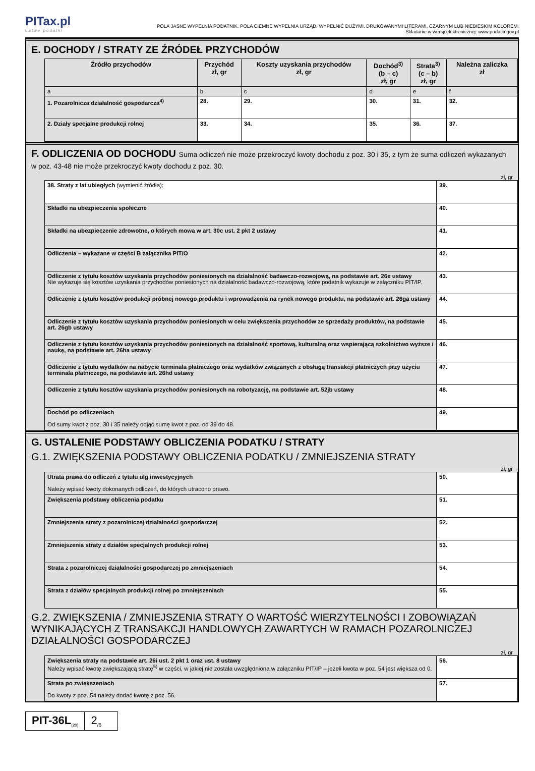PITax.pl
Łatwe podatki
POLA JASNE WYPEŁNIA PODATNIK, POLA CIEMNE WYPEŁNIA URZĄD. WYPEŁNIĆ DUŻYMI, DRUKOWANYMI LITERAMI, CZARNYM LUB NIEBIESKIM KOLOREM.
Składanie w wersji elektronicznej: www.podatki.gov.pl
E. DOCHODY / STRATY ZE ŹRÓDEŁ PRZYCHODÓW
| Źródło przychodów | Przychód zł, gr | Koszty uzyskania przychodów zł, gr | Dochód<sup>3)</sup> (b – c) zł, gr | Strata<sup>3)</sup> (c – b) zł, gr | Należna zaliczka zł |
| --- | --- | --- | --- | --- | --- |
| a | b | c | d | e | f |
| 1. Pozarolnicza działalność gospodarcza<sup>4)</sup> | 28. | 29. | 30. | 31. | 32. |
| 2. Działy specjalne produkcji rolnej | 33. | 34. | 35. | 36. | 37. |
F. ODLICZENIA OD DOCHODU Suma odliczeń nie może przekroczyć kwoty dochodu z poz. 30 i 35, z tym że suma odliczeń wykazanych w poz. 43-48 nie może przekroczyć kwoty dochodu z poz. 30.
zł, gr
| 38. Straty z lat ubiegłych (wymienić źródła): | 39. |
| Składki na ubezpieczenia społeczne | 40. |
| Składki na ubezpieczenie zdrowotne, o których mowa w art. 30c ust. 2 pkt 2 ustawy | 41. |
| Odliczenia – wykazane w części B załącznika PIT/O | 42. |
| Odliczenie z tytułu kosztów uzyskania przychodów poniesionych na działalność badawczo-rozwojową, na podstawie art. 26e ustawy Nie wykazuje się kosztów uzyskania przychodów poniesionych na działalność badawczo-rozwojową, które podatnik wykazuje w załączniku PIT/IP. | 43. |
| Odliczenie z tytułu kosztów produkcji próbnej nowego produktu i wprowadzenia na rynek nowego produktu, na podstawie art. 26ga ustawy | 44. |
| Odliczenie z tytułu kosztów uzyskania przychodów poniesionych w celu zwiększenia przychodów ze sprzedaży produktów, na podstawie art. 26gb ustawy | 45. |
| Odliczenie z tytułu kosztów uzyskania przychodów poniesionych na działalność sportową, kulturalną oraz wspierającą szkolnictwo wyższe i naukę, na podstawie art. 26ha ustawy | 46. |
| Odliczenie z tytułu wydatków na nabycie terminala płatniczego oraz wydatków związanych z obsługą transakcji płatniczych przy użyciu terminala płatniczego, na podstawie art. 26hd ustawy | 47. |
| Odliczenie z tytułu kosztów uzyskania przychodów poniesionych na robotyzację, na podstawie art. 52jb ustawy | 48. |
| Dochód po odliczeniach Od sumy kwot z poz. 30 i 35 należy odjąć sumę kwot z poz. od 39 do 48. | 49. |
G. USTALENIE PODSTAWY OBLICZENIA PODATKU / STRATY
G.1. ZWIĘKSZENIA PODSTAWY OBLICZENIA PODATKU / ZMNIEJSZENIA STRATY
zł, gr
| Utrata prawa do odliczeń z tytułu ulg inwestycyjnych Należy wpisać kwoty dokonanych odliczeń, do których utracono prawo. | 50. |
| Zwiększenia podstawy obliczenia podatku | 51. |
| Zmniejszenia straty z pozarolniczej działalności gospodarczej | 52. |
| Zmniejszenia straty z działów specjalnych produkcji rolnej | 53. |
| Strata z pozarolniczej działalności gospodarczej po zmniejszeniach | 54. |
| Strata z działów specjalnych produkcji rolnej po zmniejszeniach | 55. |
G.2. ZWIĘKSZENIA / ZMNIEJSZENIA STRATY O WARTOŚĆ WIERZYTELNOŚCI I ZOBOWIĄZAŃ WYNIKAJĄCYCH Z TRANSAKCJI HANDLOWYCH ZAWARTYCH W RAMACH POZAROLNICZEJ DZIAŁALNOŚCI GOSPODARCZEJ
zł, gr
| Zwiększenia straty na podstawie art. 26i ust. 2 pkt 1 oraz ust. 8 ustawy Należy wpisać kwotę zwiększającą stratę<sup>5)</sup> w części, w jakiej nie została uwzględniona w załączniku PIT/IP – jeżeli kwota w poz. 54 jest większa od 0. | 56. |
| Strata po zwiększeniach Do kwoty z poz. 54 należy dodać kwotę z poz. 56. | 57. |
PIT-36L<sub>(20)</sub>
2<sub>/6</sub>